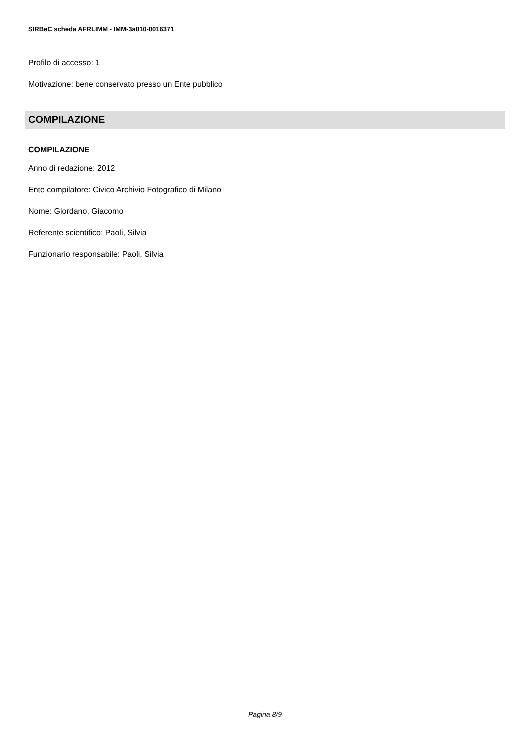SIRBeC scheda AFRLIMM - IMM-3a010-0016371
Profilo di accesso: 1
Motivazione: bene conservato presso un Ente pubblico
COMPILAZIONE
COMPILAZIONE
Anno di redazione: 2012
Ente compilatore: Civico Archivio Fotografico di Milano
Nome: Giordano, Giacomo
Referente scientifico: Paoli, Silvia
Funzionario responsabile: Paoli, Silvia
Pagina 8/9